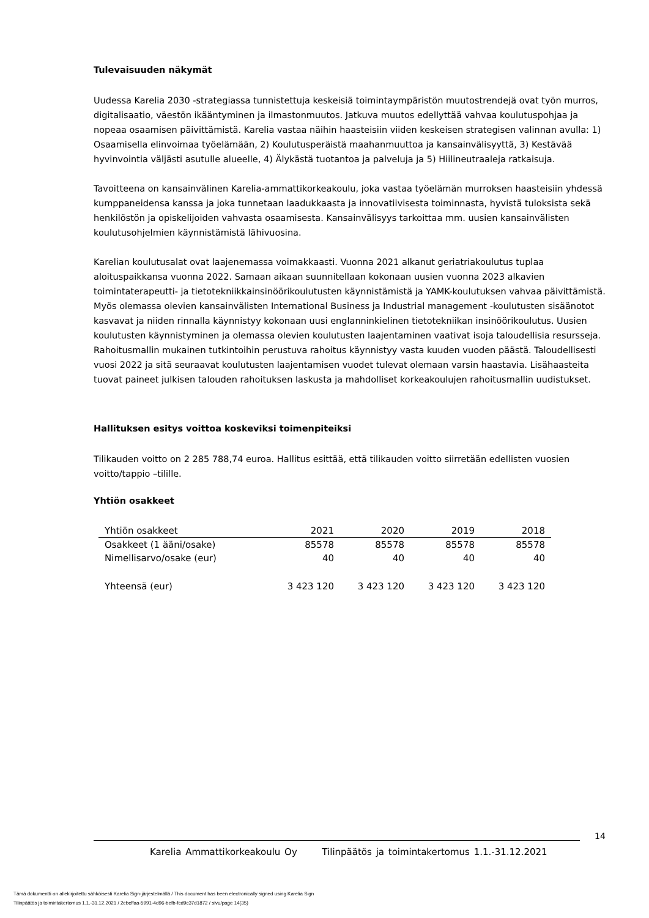Tulevaisuuden näkymät
Uudessa Karelia 2030 -strategiassa tunnistettuja keskeisiä toimintaympäristön muutostrendejä ovat työn murros, digitalisaatio, väestön ikääntyminen ja ilmastonmuutos. Jatkuva muutos edellyttää vahvaa koulutuspohjaa ja nopeaa osaamisen päivittämistä. Karelia vastaa näihin haasteisiin viiden keskeisen strategisen valinnan avulla: 1) Osaamisella elinvoimaa työelämään, 2) Koulutusperäistä maahanmuuttoa ja kansainvälisyyttä, 3) Kestävää hyvinvointia väljästi asutulle alueelle, 4) Älykästä tuotantoa ja palveluja ja 5) Hiilineutraaleja ratkaisuja.
Tavoitteena on kansainvälinen Karelia-ammattikorkeakoulu, joka vastaa työelämän murroksen haasteisiin yhdessä kumppaneidensa kanssa ja joka tunnetaan laadukkaasta ja innovatiivisesta toiminnasta, hyvistä tuloksista sekä henkilöstön ja opiskelijoiden vahvasta osaamisesta. Kansainvälisyys tarkoittaa mm. uusien kansainvälisten koulutusohjelmien käynnistämistä lähivuosina.
Karelian koulutusalat ovat laajenemassa voimakkaasti. Vuonna 2021 alkanut geriatriakoulutus tuplaa aloituspaikkansa vuonna 2022. Samaan aikaan suunnitellaan kokonaan uusien vuonna 2023 alkavien toimintaterapeutti- ja tietotekniikkainsinöörikoulutusten käynnistämistä ja YAMK-koulutuksen vahvaa päivittämistä. Myös olemassa olevien kansainvälisten International Business ja Industrial management -koulutusten sisäänotot kasvavat ja niiden rinnalla käynnistyy kokonaan uusi englanninkielinen tietotekniikan insinöörikoulutus. Uusien koulutusten käynnistyminen ja olemassa olevien koulutusten laajentaminen vaativat isoja taloudellisia resursseja. Rahoitusmallin mukainen tutkintoihin perustuva rahoitus käynnistyy vasta kuuden vuoden päästä. Taloudellisesti vuosi 2022 ja sitä seuraavat koulutusten laajentamisen vuodet tulevat olemaan varsin haastavia. Lisähaasteita tuovat paineet julkisen talouden rahoituksen laskusta ja mahdolliset korkeakoulujen rahoitusmallin uudistukset.
Hallituksen esitys voittoa koskeviksi toimenpiteiksi
Tilikauden voitto on 2 285 788,74 euroa. Hallitus esittää, että tilikauden voitto siirretään edellisten vuosien voitto/tappio –tilille.
Yhtiön osakkeet
| Yhtiön osakkeet | 2021 | 2020 | 2019 | 2018 |
| --- | --- | --- | --- | --- |
| Osakkeet (1 ääni/osake) | 85578 | 85578 | 85578 | 85578 |
| Nimellisarvo/osake (eur) | 40 | 40 | 40 | 40 |
| Yhteensä (eur) | 3 423 120 | 3 423 120 | 3 423 120 | 3 423 120 |
14
Karelia Ammattikorkeakoulu Oy Tilinpäätös ja toimintakertomus 1.1.-31.12.2021
Tämä dokumentti on allekirjoitettu sähköisesti Karelia Sign-järjestelmällä / This document has been electronically signed using Karelia Sign
Tilinpäätös ja toimintakertomus 1.1.-31.12.2021 / 2ebcffaa-5991-4d96-befb-fcd9c37d1872 / sivu/page 14(35)